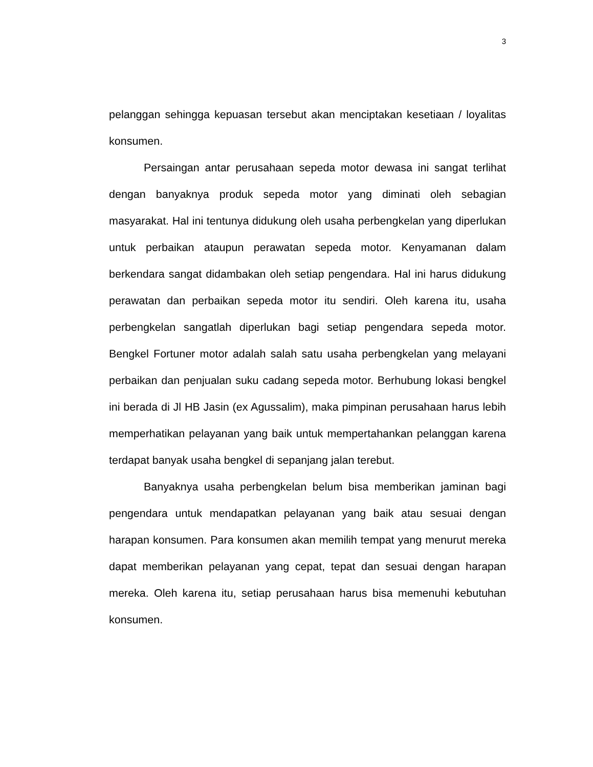3
pelanggan sehingga kepuasan tersebut akan menciptakan kesetiaan / loyalitas konsumen.
Persaingan antar perusahaan sepeda motor dewasa ini sangat terlihat dengan banyaknya produk sepeda motor yang diminati oleh sebagian masyarakat. Hal ini tentunya didukung oleh usaha perbengkelan yang diperlukan untuk perbaikan ataupun perawatan sepeda motor. Kenyamanan dalam berkendara sangat didambakan oleh setiap pengendara. Hal ini harus didukung perawatan dan perbaikan sepeda motor itu sendiri. Oleh karena itu, usaha perbengkelan sangatlah diperlukan bagi setiap pengendara sepeda motor. Bengkel Fortuner motor adalah salah satu usaha perbengkelan yang melayani perbaikan dan penjualan suku cadang sepeda motor. Berhubung lokasi bengkel ini berada di Jl HB Jasin (ex Agussalim), maka pimpinan perusahaan harus lebih memperhatikan pelayanan yang baik untuk mempertahankan pelanggan karena terdapat banyak usaha bengkel di sepanjang jalan terebut.
Banyaknya usaha perbengkelan belum bisa memberikan jaminan bagi pengendara untuk mendapatkan pelayanan yang baik atau sesuai dengan harapan konsumen. Para konsumen akan memilih tempat yang menurut mereka dapat memberikan pelayanan yang cepat, tepat dan sesuai dengan harapan mereka. Oleh karena itu, setiap perusahaan harus bisa memenuhi kebutuhan konsumen.